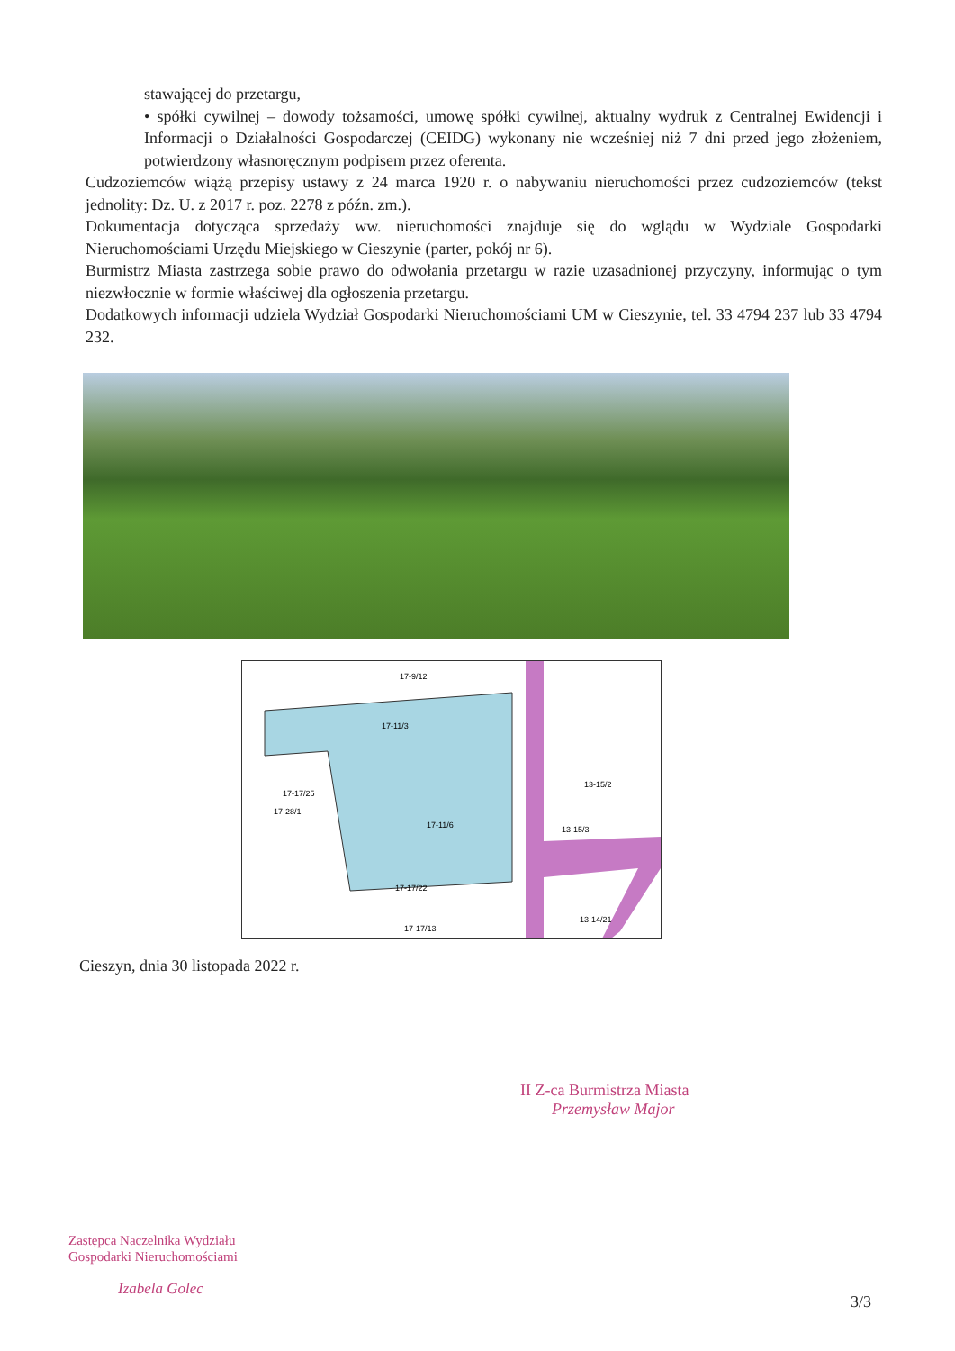stawającej do przetargu,
• spółki cywilnej – dowody tożsamości, umowę spółki cywilnej, aktualny wydruk z Centralnej Ewidencji i Informacji o Działalności Gospodarczej (CEIDG) wykonany nie wcześniej niż 7 dni przed jego złożeniem, potwierdzony własnoręcznym podpisem przez oferenta.
Cudzoziemców wiążą przepisy ustawy z 24 marca 1920 r. o nabywaniu nieruchomości przez cudzoziemców (tekst jednolity: Dz. U. z 2017 r. poz. 2278 z późn. zm.).
Dokumentacja dotycząca sprzedaży ww. nieruchomości znajduje się do wglądu w Wydziale Gospodarki Nieruchomościami Urzędu Miejskiego w Cieszynie (parter, pokój nr 6).
Burmistrz Miasta zastrzega sobie prawo do odwołania przetargu w razie uzasadnionej przyczyny, informując o tym niezwłocznie w formie właściwej dla ogłoszenia przetargu.
Dodatkowych informacji udziela Wydział Gospodarki Nieruchomościami UM w Cieszynie, tel. 33 4794 237 lub 33 4794 232.
17-9/12
17-11/3
17-17/25
17-28/1
17-11/6
17-17/22
17-17/13
13-15/2
13-15/3
13-14/21
Cieszyn, dnia 30 listopada 2022 r.
II Z-ca Burmistrza Miasta
Przemysław Major
Zastępca Naczelnika Wydziału
Gospodarki Nieruchomościami
Izabela Golec
3/3